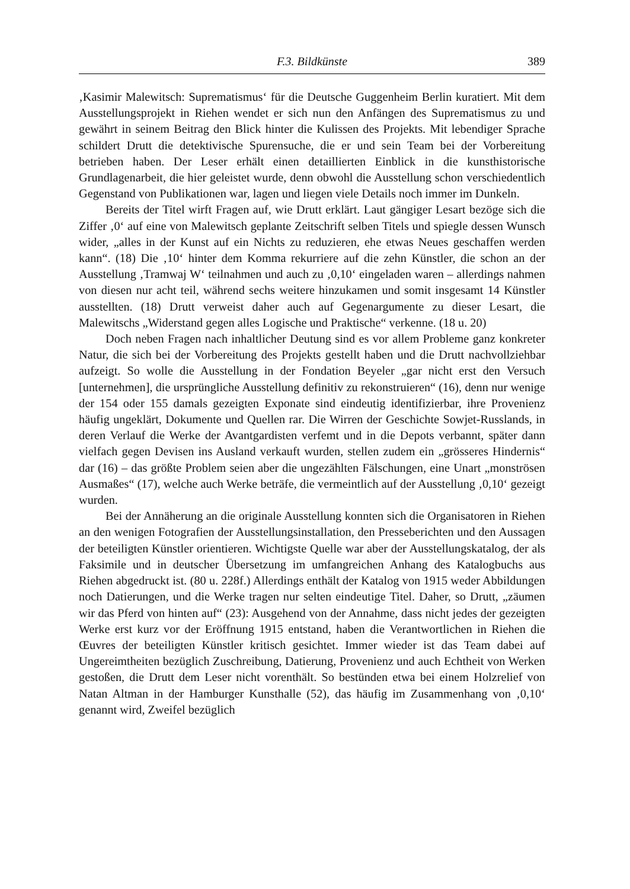F.3. Bildkünste
389
‚Kasimir Malewitsch: Suprematismus‘ für die Deutsche Guggenheim Berlin kuratiert. Mit dem Ausstellungsprojekt in Riehen wendet er sich nun den Anfängen des Suprematismus zu und gewährt in seinem Beitrag den Blick hinter die Kulissen des Projekts. Mit lebendiger Sprache schildert Drutt die detektivische Spurensuche, die er und sein Team bei der Vorbereitung betrieben haben. Der Leser erhält einen detaillierten Einblick in die kunsthistorische Grundlagenarbeit, die hier geleistet wurde, denn obwohl die Ausstellung schon verschiedentlich Gegenstand von Publikationen war, lagen und liegen viele Details noch immer im Dunkeln.
Bereits der Titel wirft Fragen auf, wie Drutt erklärt. Laut gängiger Lesart bezöge sich die Ziffer ‚0‘ auf eine von Malewitsch geplante Zeitschrift selben Titels und spiegle dessen Wunsch wider, „alles in der Kunst auf ein Nichts zu reduzieren, ehe etwas Neues geschaffen werden kann“. (18) Die ‚10‘ hinter dem Komma rekurriere auf die zehn Künstler, die schon an der Ausstellung ‚Tramwaj W‘ teilnahmen und auch zu ‚0,10‘ eingeladen waren – allerdings nahmen von diesen nur acht teil, während sechs weitere hinzukamen und somit insgesamt 14 Künstler ausstellten. (18) Drutt verweist daher auch auf Gegenargumente zu dieser Lesart, die Malewitschs „Widerstand gegen alles Logische und Praktische“ verkenne. (18 u. 20)
Doch neben Fragen nach inhaltlicher Deutung sind es vor allem Probleme ganz konkreter Natur, die sich bei der Vorbereitung des Projekts gestellt haben und die Drutt nachvollziehbar aufzeigt. So wolle die Ausstellung in der Fondation Beyeler „gar nicht erst den Versuch [unternehmen], die ursprüngliche Ausstellung definitiv zu rekonstruieren“ (16), denn nur wenige der 154 oder 155 damals gezeigten Exponate sind eindeutig identifizierbar, ihre Provenienz häufig ungeklärt, Dokumente und Quellen rar. Die Wirren der Geschichte Sowjet-Russlands, in deren Verlauf die Werke der Avantgardisten verfemt und in die Depots verbannt, später dann vielfach gegen Devisen ins Ausland verkauft wurden, stellen zudem ein „grösseres Hindernis“ dar (16) – das größte Problem seien aber die ungezählten Fälschungen, eine Unart „monströsen Ausmaßes“ (17), welche auch Werke beträfe, die vermeintlich auf der Ausstellung ‚0,10‘ gezeigt wurden.
Bei der Annäherung an die originale Ausstellung konnten sich die Organisatoren in Riehen an den wenigen Fotografien der Ausstellungsinstallation, den Presseberichten und den Aussagen der beteiligten Künstler orientieren. Wichtigste Quelle war aber der Ausstellungskatalog, der als Faksimile und in deutscher Übersetzung im umfangreichen Anhang des Katalogbuchs aus Riehen abgedruckt ist. (80 u. 228f.) Allerdings enthält der Katalog von 1915 weder Abbildungen noch Datierungen, und die Werke tragen nur selten eindeutige Titel. Daher, so Drutt, „zäumen wir das Pferd von hinten auf“ (23): Ausgehend von der Annahme, dass nicht jedes der gezeigten Werke erst kurz vor der Eröffnung 1915 entstand, haben die Verantwortlichen in Riehen die Œuvres der beteiligten Künstler kritisch gesichtet. Immer wieder ist das Team dabei auf Ungereimtheiten bezüglich Zuschreibung, Datierung, Provenienz und auch Echtheit von Werken gestoßen, die Drutt dem Leser nicht vorenthält. So bestünden etwa bei einem Holzrelief von Natan Altman in der Hamburger Kunsthalle (52), das häufig im Zusammenhang von ‚0,10‘ genannt wird, Zweifel bezüglich